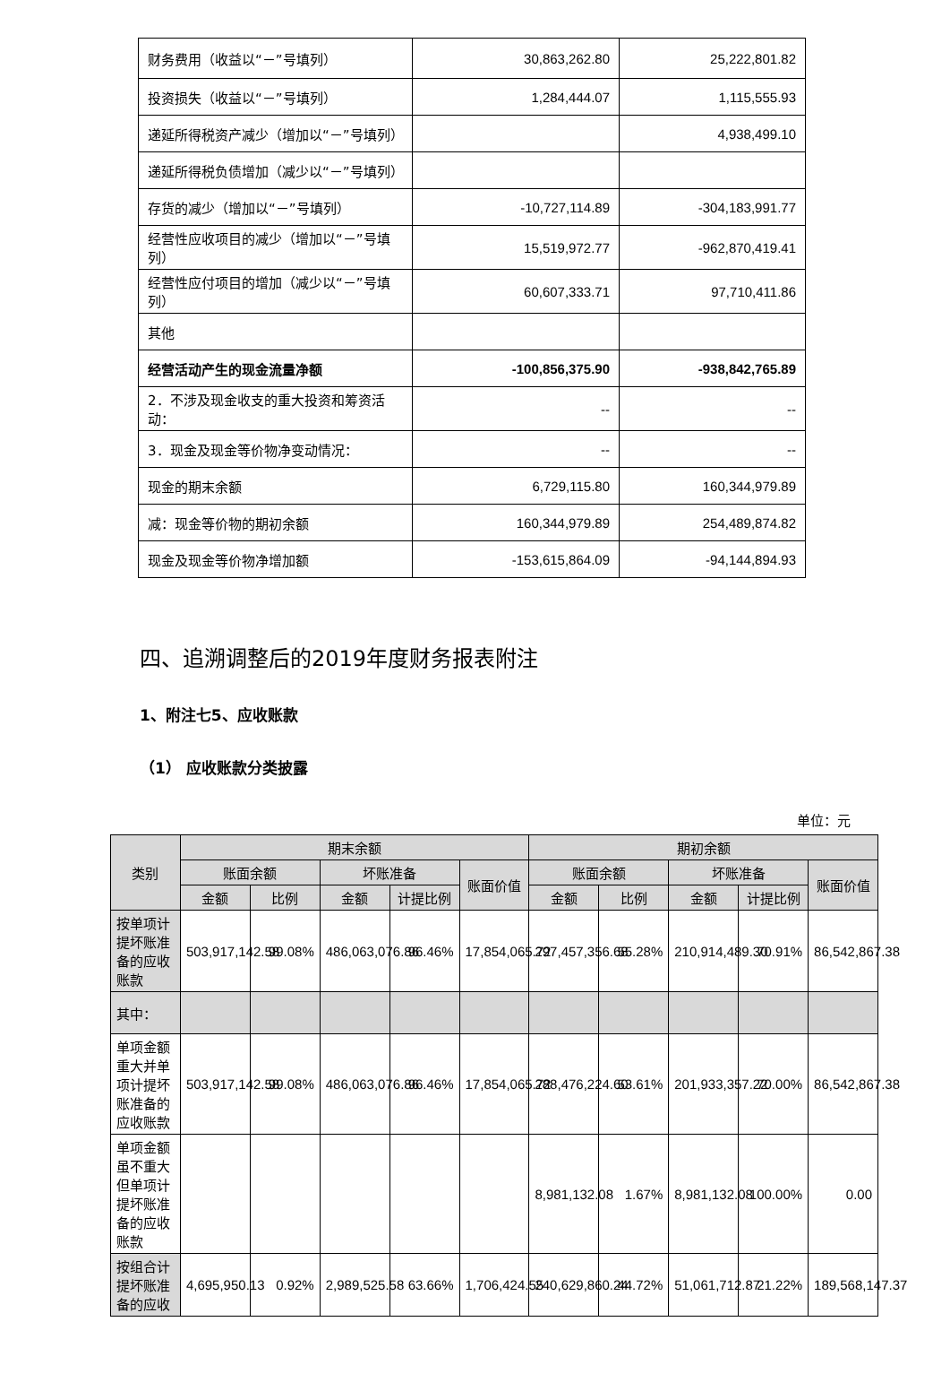| 财务费用（收益以“－”号填列） | 30,863,262.80 | 25,222,801.82 |
| 投资损失（收益以“－”号填列） | 1,284,444.07 | 1,115,555.93 |
| 递延所得税资产减少（增加以“－”号填列） | | 4,938,499.10 |
| 递延所得税负债增加（减少以“－”号填列） | | |
| 存货的减少（增加以“－”号填列） | -10,727,114.89 | -304,183,991.77 |
| 经营性应收项目的减少（增加以“－”号填列） | 15,519,972.77 | -962,870,419.41 |
| 经营性应付项目的增加（减少以“－”号填列） | 60,607,333.71 | 97,710,411.86 |
| 其他 | | |
| 经营活动产生的现金流量净额 | -100,856,375.90 | -938,842,765.89 |
| 2．不涉及现金收支的重大投资和筹资活动： | -- | -- |
| 3．现金及现金等价物净变动情况： | -- | -- |
| 现金的期末余额 | 6,729,115.80 | 160,344,979.89 |
| 减：现金等价物的期初余额 | 160,344,979.89 | 254,489,874.82 |
| 现金及现金等价物净增加额 | -153,615,864.09 | -94,144,894.93 |
四、追溯调整后的2019年度财务报表附注
1、附注七5、应收账款
（1） 应收账款分类披露
单位：元
| 类别 | 期末余额 | | | | | 期初余额 | | | | |
| --- | --- | --- | --- | --- | --- | --- | --- | --- | --- | --- |
| | 账面余额 | | 坏账准备 | | 账面价值 | 账面余额 | | 坏账准备 | | 账面价值 |
| | 金额 | 比例 | 金额 | 计提比例 | | 金额 | 比例 | 金额 | 计提比例 | |
| 按单项计提坏账准备的应收账款 | 503,917,142.58 | 99.08% | 486,063,076.86 | 96.46% | 17,854,065.72 | 297,457,356.68 | 55.28% | 210,914,489.30 | 70.91% | 86,542,867.38 |
| 其中： | | | | | | | | | | |
| 单项金额重大并单项计提坏账准备的应收账款 | 503,917,142.58 | 99.08% | 486,063,076.86 | 96.46% | 17,854,065.72 | 288,476,224.60 | 53.61% | 201,933,357.22 | 70.00% | 86,542,867.38 |
| 单项金额虽不重大但单项计提坏账准备的应收账款 | | | | | | 8,981,132.08 | 1.67% | 8,981,132.08 | 100.00% | 0.00 |
| 按组合计提坏账准备的应收 | 4,695,950.13 | 0.92% | 2,989,525.58 | 63.66% | 1,706,424.55 | 240,629,860.24 | 44.72% | 51,061,712.87 | 21.22% | 189,568,147.37 |